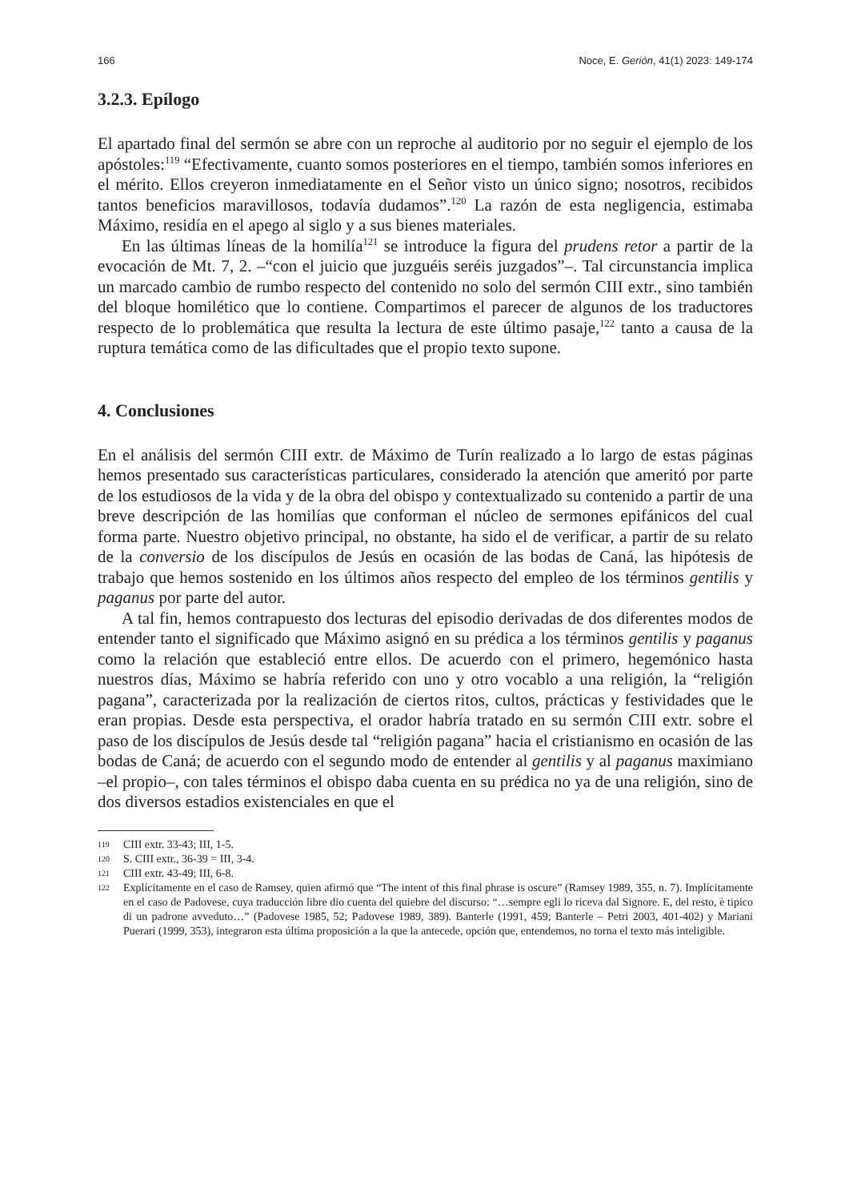166 Noce, E. Gerión, 41(1) 2023: 149-174
3.2.3. Epílogo
El apartado final del sermón se abre con un reproche al auditorio por no seguir el ejemplo de los apóstoles:<sup>119</sup> “Efectivamente, cuanto somos posteriores en el tiempo, también somos inferiores en el mérito. Ellos creyeron inmediatamente en el Señor visto un único signo; nosotros, recibidos tantos beneficios maravillosos, todavía dudamos”.<sup>120</sup> La razón de esta negligencia, estimaba Máximo, residía en el apego al siglo y a sus bienes materiales.
En las últimas líneas de la homilía<sup>121</sup> se introduce la figura del prudens retor a partir de la evocación de Mt. 7, 2. –“con el juicio que juzguéis seréis juzgados”–. Tal circunstancia implica un marcado cambio de rumbo respecto del contenido no solo del sermón CIII extr., sino también del bloque homilético que lo contiene. Compartimos el parecer de algunos de los traductores respecto de lo problemática que resulta la lectura de este último pasaje,<sup>122</sup> tanto a causa de la ruptura temática como de las dificultades que el propio texto supone.
4. Conclusiones
En el análisis del sermón CIII extr. de Máximo de Turín realizado a lo largo de estas páginas hemos presentado sus características particulares, considerado la atención que ameritó por parte de los estudiosos de la vida y de la obra del obispo y contextualizado su contenido a partir de una breve descripción de las homilías que conforman el núcleo de sermones epifánicos del cual forma parte. Nuestro objetivo principal, no obstante, ha sido el de verificar, a partir de su relato de la conversio de los discípulos de Jesús en ocasión de las bodas de Caná, las hipótesis de trabajo que hemos sostenido en los últimos años respecto del empleo de los términos gentilis y paganus por parte del autor.
A tal fin, hemos contrapuesto dos lecturas del episodio derivadas de dos diferentes modos de entender tanto el significado que Máximo asignó en su prédica a los términos gentilis y paganus como la relación que estableció entre ellos. De acuerdo con el primero, hegemónico hasta nuestros días, Máximo se habría referido con uno y otro vocablo a una religión, la “religión pagana”, caracterizada por la realización de ciertos ritos, cultos, prácticas y festividades que le eran propias. Desde esta perspectiva, el orador habría tratado en su sermón CIII extr. sobre el paso de los discípulos de Jesús desde tal “religión pagana” hacia el cristianismo en ocasión de las bodas de Caná; de acuerdo con el segundo modo de entender al gentilis y al paganus maximiano –el propio–, con tales términos el obispo daba cuenta en su prédica no ya de una religión, sino de dos diversos estadios existenciales en que el
119 CIII extr. 33-43; III, 1-5.
120 S. CIII extr., 36-39 = III, 3-4.
121 CIII extr. 43-49; III, 6-8.
122 Explícitamente en el caso de Ramsey, quien afirmó que “The intent of this final phrase is oscure” (Ramsey 1989, 355, n. 7). Implícitamente en el caso de Padovese, cuya traducción libre dio cuenta del quiebre del discurso: “…sempre egli lo riceva dal Signore. E, del resto, è tipico di un padrone avveduto…” (Padovese 1985, 52; Padovese 1989, 389). Banterle (1991, 459; Banterle – Petri 2003, 401-402) y Mariani Puerari (1999, 353), integraron esta última proposición a la que la antecede, opción que, entendemos, no torna el texto más inteligible.